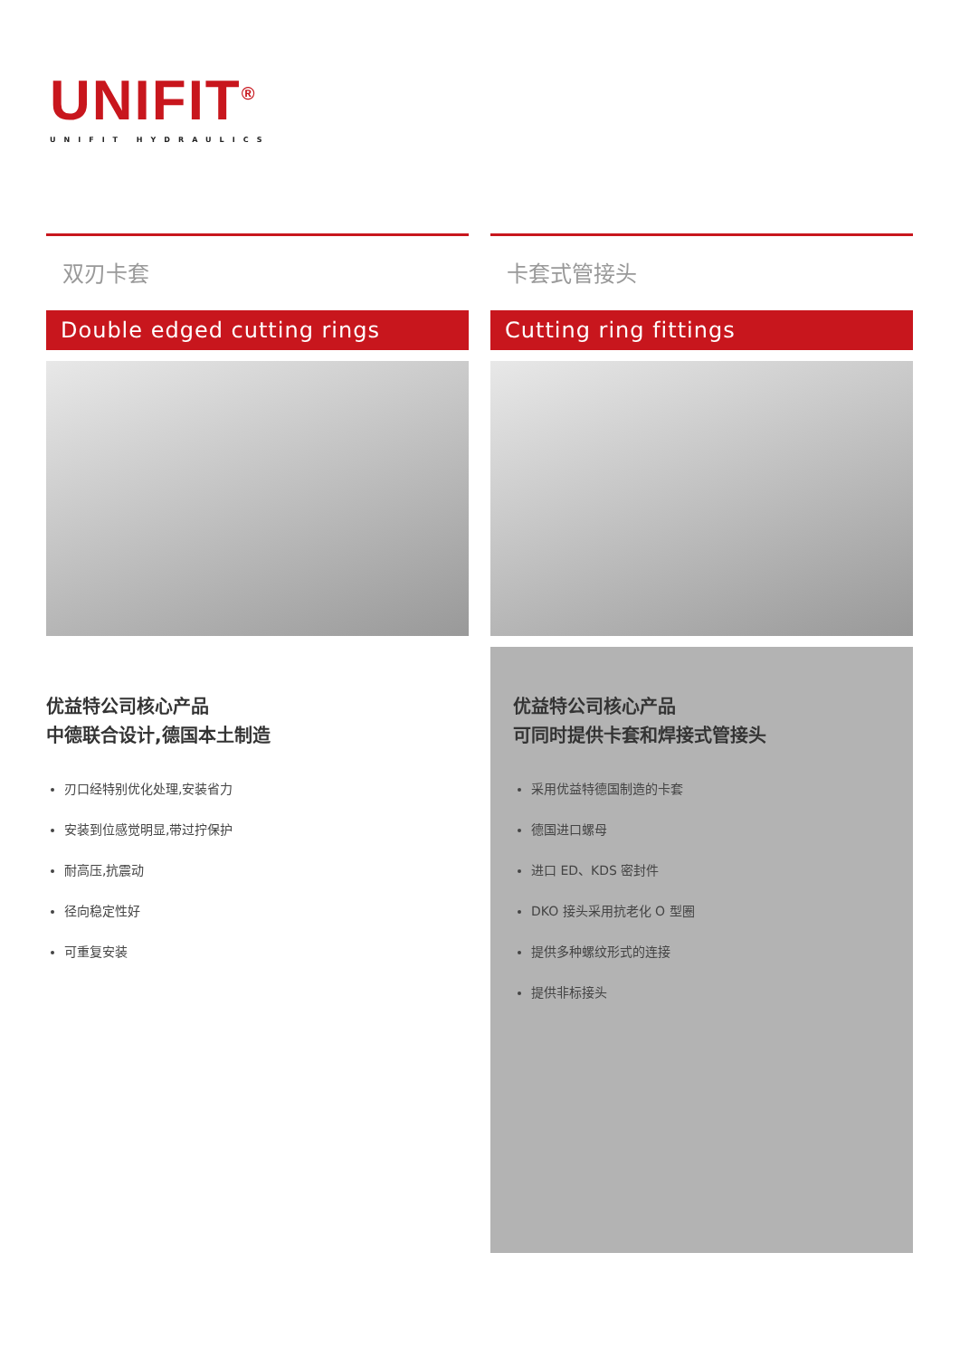UNIFIT<sup>®</sup>
UNIFIT HYDRAULICS
双刃卡套
Double edged cutting rings
优益特公司核心产品
中德联合设计,德国本土制造
刃口经特别优化处理,安装省力
安装到位感觉明显,带过拧保护
耐高压,抗震动
径向稳定性好
可重复安装
卡套式管接头
Cutting ring fittings
优益特公司核心产品
可同时提供卡套和焊接式管接头
采用优益特德国制造的卡套
德国进口螺母
进口 ED、KDS 密封件
DKO 接头采用抗老化 O 型圈
提供多种螺纹形式的连接
提供非标接头